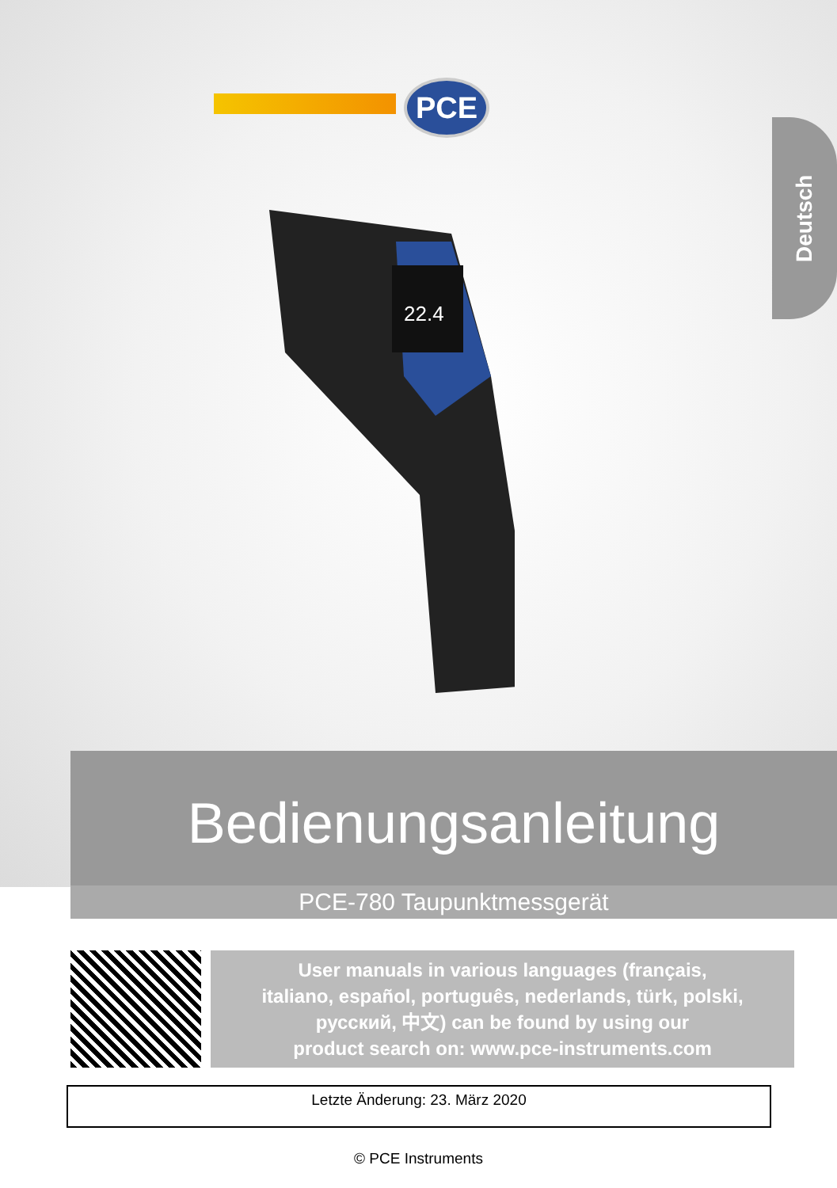PCE
Deutsch
22.4
Bedienungsanleitung
PCE-780 Taupunktmessgerät
User manuals in various languages (français,
italiano, español, português, nederlands, türk, polski,
русский, 中文) can be found by using our
product search on: www.pce-instruments.com
Letzte Änderung: 23. März 2020
© PCE Instruments